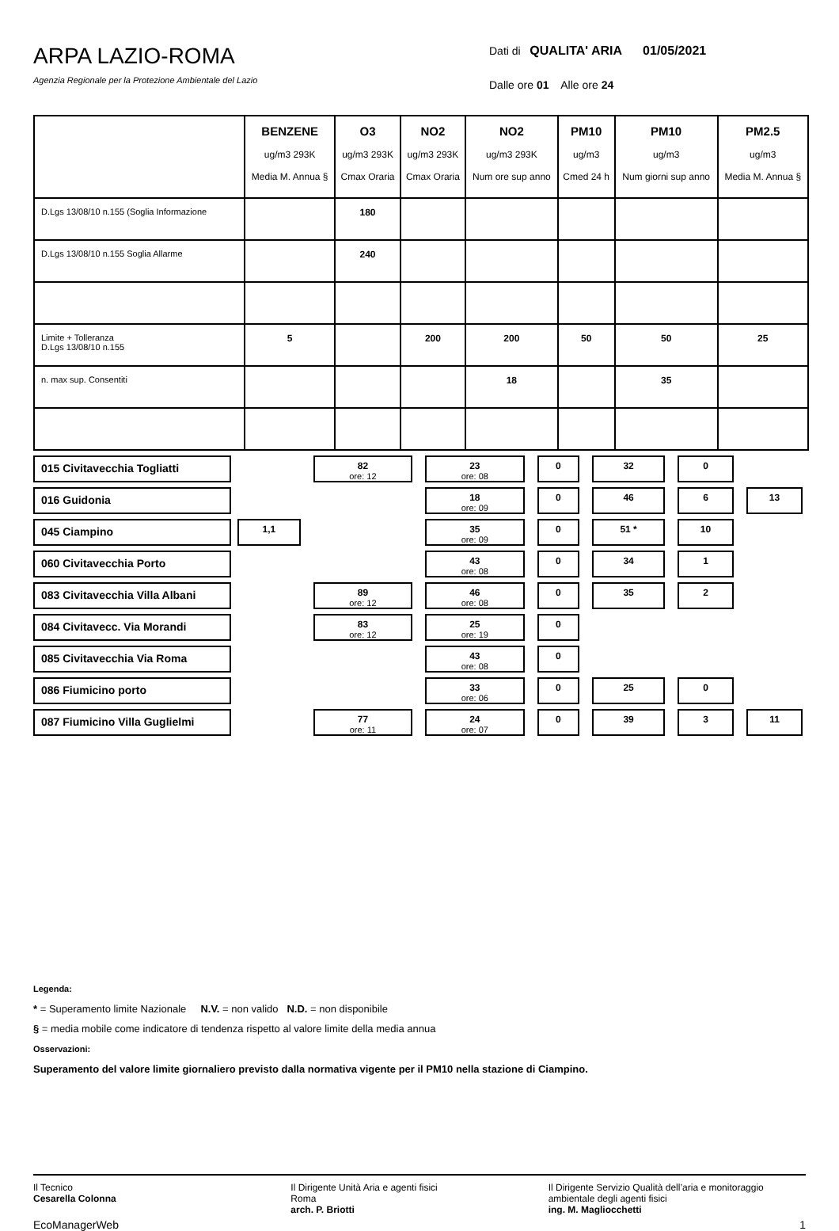ARPA LAZIO-ROMA
Agenzia Regionale per la Protezione Ambientale del Lazio
Dati di QUALITA' ARIA 01/05/2021
Dalle ore 01 Alle ore 24
| | BENZENE ug/m3 293K Media M. Annua § | O3 ug/m3 293K Cmax Oraria | NO2 ug/m3 293K Cmax Oraria | NO2 ug/m3 293K Num ore sup anno | PM10 ug/m3 Cmed 24 h | PM10 ug/m3 Num giorni sup anno | PM2.5 ug/m3 Media M. Annua § |
| --- | --- | --- | --- | --- | --- | --- | --- |
| D.Lgs 13/08/10 n.155 (Soglia Informazione | | 180 | | | | | |
| D.Lgs 13/08/10 n.155 Soglia Allarme | | 240 | | | | | |
| Limite + Tolleranza D.Lgs 13/08/10 n.155 | 5 | | 200 | 200 | 50 | 50 | 25 |
| n. max sup. Consentiti | | | | 18 | | 35 | |
| 015 Civitavecchia Togliatti | | 82 ore: 12 | 23 ore: 08 | 0 | 32 | 0 | |
| 016 Guidonia | | | 18 ore: 09 | 0 | 46 | 6 | 13 |
| 045 Ciampino | 1,1 | | 35 ore: 09 | 0 | 51 * | 10 | |
| 060 Civitavecchia Porto | | | 43 ore: 08 | 0 | 34 | 1 | |
| 083 Civitavecchia Villa Albani | | 89 ore: 12 | 46 ore: 08 | 0 | 35 | 2 | |
| 084 Civitavecc. Via Morandi | | 83 ore: 12 | 25 ore: 19 | 0 | | | |
| 085 Civitavecchia Via Roma | | | 43 ore: 08 | 0 | | | |
| 086 Fiumicino porto | | | 33 ore: 06 | 0 | 25 | 0 | |
| 087 Fiumicino Villa Guglielmi | | 77 ore: 11 | 24 ore: 07 | 0 | 39 | 3 | 11 |
Legenda:
* = Superamento limite Nazionale N.V. = non valido N.D. = non disponibile
§ = media mobile come indicatore di tendenza rispetto al valore limite della media annua
Osservazioni:
Superamento del valore limite giornaliero previsto dalla normativa vigente per il PM10 nella stazione di Ciampino.
Il Tecnico
Cesarella Colonna
Il Dirigente Unità Aria e agenti fisici
Roma
arch. P. Briotti
Il Dirigente Servizio Qualità dell’aria e monitoraggio ambientale degli agenti fisici
ing. M. Magliocchetti
EcoManagerWeb 1